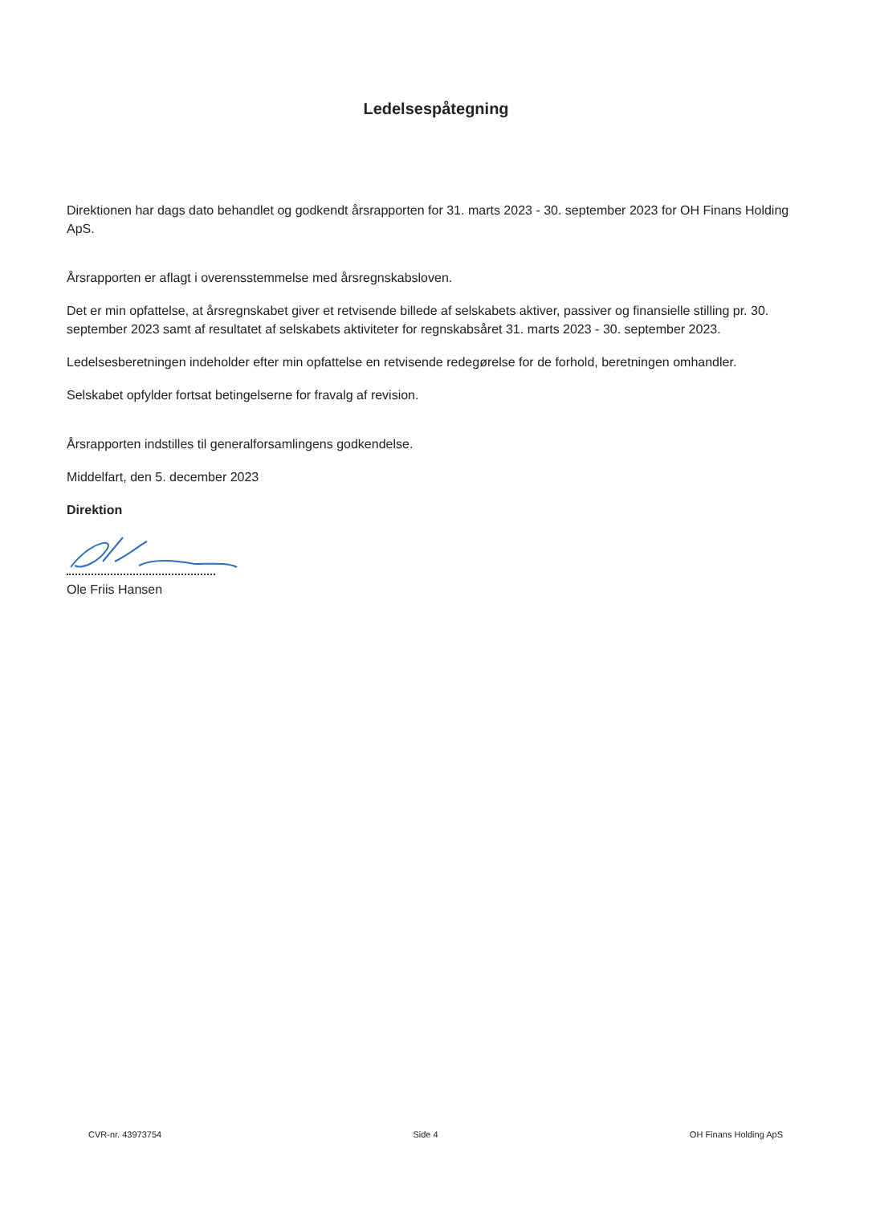Ledelsespåtegning
Direktionen har dags dato behandlet og godkendt årsrapporten for 31. marts 2023 - 30. september 2023 for OH Finans Holding ApS.
Årsrapporten er aflagt i overensstemmelse med årsregnskabsloven.
Det er min opfattelse, at årsregnskabet giver et retvisende billede af selskabets aktiver, passiver og finansielle stilling pr. 30. september 2023 samt af resultatet af selskabets aktiviteter for regnskabsåret 31. marts 2023 - 30. september 2023.
Ledelsesberetningen indeholder efter min opfattelse en retvisende redegørelse for de forhold, beretningen omhandler.
Selskabet opfylder fortsat betingelserne for fravalg af revision.
Årsrapporten indstilles til generalforsamlingens godkendelse.
Middelfart, den 5. december 2023
Direktion
Ole Friis Hansen
CVR-nr. 43973754 Side 4 OH Finans Holding ApS